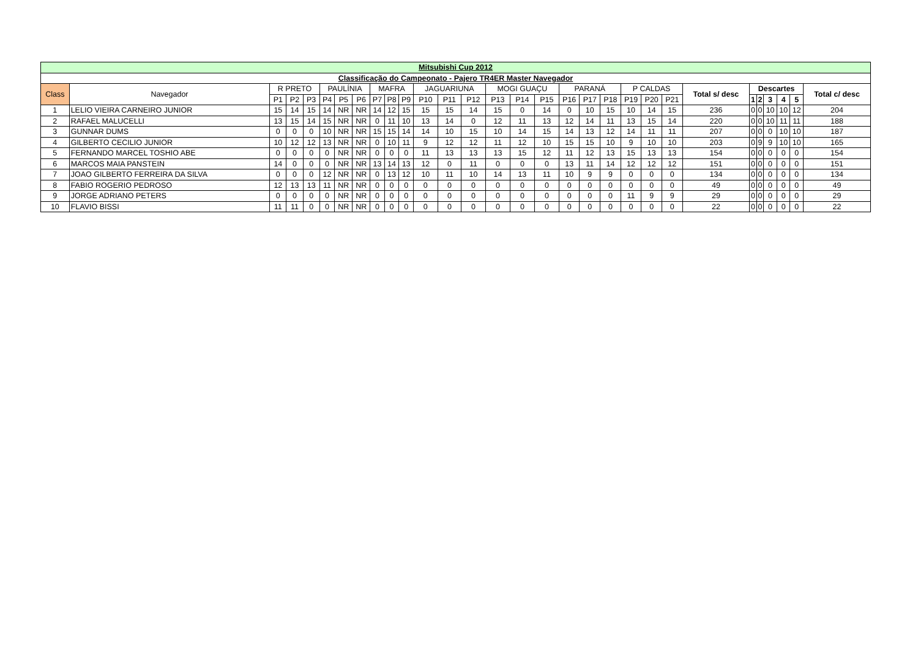| Mitsubishi Cup 2012 | | | | | | | | | | | | | | | | | | | | | | | | | | | | | |
| --- | --- | --- | --- | --- | --- | --- | --- | --- | --- | --- | --- | --- | --- | --- | --- | --- | --- | --- | --- | --- | --- | --- | --- | --- | --- | --- | --- | --- | --- |
| Classificação do Campeonato - Pajero TR4ER Master Navegador | | | | | | | | | | | | | | | | | | | | | | | | | | | | | |
| Class | Navegador | R PRETO | | | PAULÍNIA | | | MAFRA | | | JAGUARIUNA | | | MOGI GUAÇU | | | PARANÁ | | | P CALDAS | | | Total s/ desc | Descartes | | | | | Total c/ desc |
| | | P1 | P2 | P3 | P4 | P5 | P6 | P7 | P8 | P9 | P10 | P11 | P12 | P13 | P14 | P15 | P16 | P17 | P18 | P19 | P20 | P21 | | 1 | 2 | 3 | 4 | 5 | |
| 1 | LELIO VIEIRA CARNEIRO JUNIOR | 15 | 14 | 15 | 14 | NR | NR | 14 | 12 | 15 | 15 | 15 | 14 | 15 | 0 | 14 | 0 | 10 | 15 | 10 | 14 | 15 | 236 | 0 | 0 | 10 | 10 | 12 | 204 |
| 2 | RAFAEL MALUCELLI | 13 | 15 | 14 | 15 | NR | NR | 0 | 11 | 10 | 13 | 14 | 0 | 12 | 11 | 13 | 12 | 14 | 11 | 13 | 15 | 14 | 220 | 0 | 0 | 10 | 11 | 11 | 188 |
| 3 | GUNNAR DUMS | 0 | 0 | 0 | 10 | NR | NR | 15 | 15 | 14 | 14 | 10 | 15 | 10 | 14 | 15 | 14 | 13 | 12 | 14 | 11 | 11 | 207 | 0 | 0 | 0 | 10 | 10 | 187 |
| 4 | GILBERTO CECILIO JUNIOR | 10 | 12 | 12 | 13 | NR | NR | 0 | 10 | 11 | 9 | 12 | 12 | 11 | 12 | 10 | 15 | 15 | 10 | 9 | 10 | 10 | 203 | 0 | 9 | 9 | 10 | 10 | 165 |
| 5 | FERNANDO MARCEL TOSHIO ABE | 0 | 0 | 0 | 0 | NR | NR | 0 | 0 | 0 | 11 | 13 | 13 | 13 | 15 | 12 | 11 | 12 | 13 | 15 | 13 | 13 | 154 | 0 | 0 | 0 | 0 | 0 | 154 |
| 6 | MARCOS MAIA PANSTEIN | 14 | 0 | 0 | 0 | NR | NR | 13 | 14 | 13 | 12 | 0 | 11 | 0 | 0 | 0 | 13 | 11 | 14 | 12 | 12 | 12 | 151 | 0 | 0 | 0 | 0 | 0 | 151 |
| 7 | JOAO GILBERTO FERREIRA DA SILVA | 0 | 0 | 0 | 12 | NR | NR | 0 | 13 | 12 | 10 | 11 | 10 | 14 | 13 | 11 | 10 | 9 | 9 | 0 | 0 | 0 | 134 | 0 | 0 | 0 | 0 | 0 | 134 |
| 8 | FABIO ROGERIO PEDROSO | 12 | 13 | 13 | 11 | NR | NR | 0 | 0 | 0 | 0 | 0 | 0 | 0 | 0 | 0 | 0 | 0 | 0 | 0 | 0 | 0 | 49 | 0 | 0 | 0 | 0 | 0 | 49 |
| 9 | JORGE ADRIANO PETERS | 0 | 0 | 0 | 0 | NR | NR | 0 | 0 | 0 | 0 | 0 | 0 | 0 | 0 | 0 | 0 | 0 | 0 | 11 | 9 | 9 | 29 | 0 | 0 | 0 | 0 | 0 | 29 |
| 10 | FLAVIO BISSI | 11 | 11 | 0 | 0 | NR | NR | 0 | 0 | 0 | 0 | 0 | 0 | 0 | 0 | 0 | 0 | 0 | 0 | 0 | 0 | 0 | 22 | 0 | 0 | 0 | 0 | 0 | 22 |